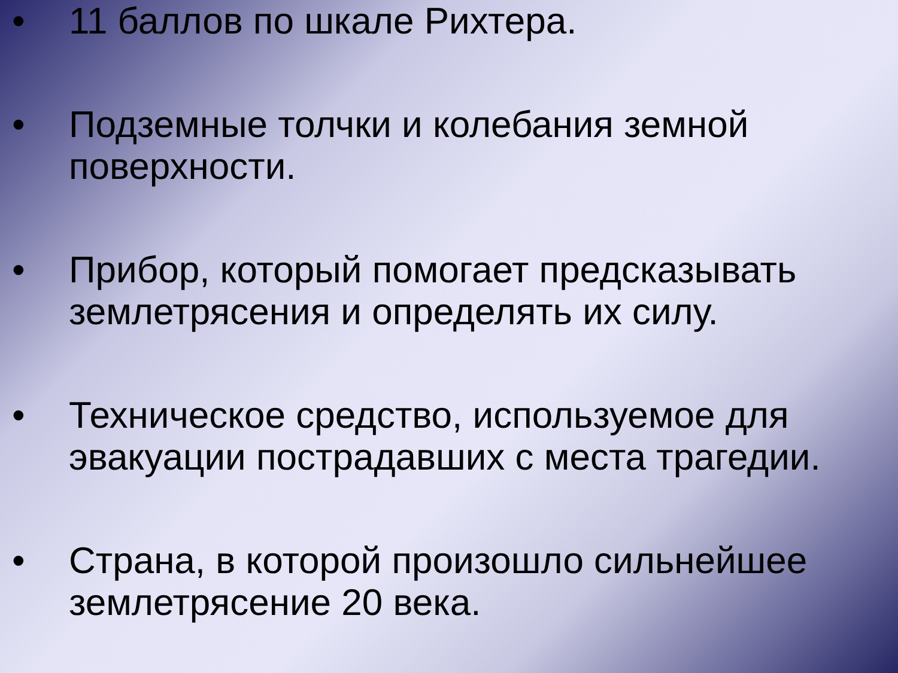• 11 баллов по шкале Рихтера.
• Подземные толчки и колебания земной поверхности.
• Прибор, который помогает предсказывать землетрясения и определять их силу.
• Техническое средство, используемое для эвакуации пострадавших с места трагедии.
• Страна, в которой произошло сильнейшее землетрясение 20 века.